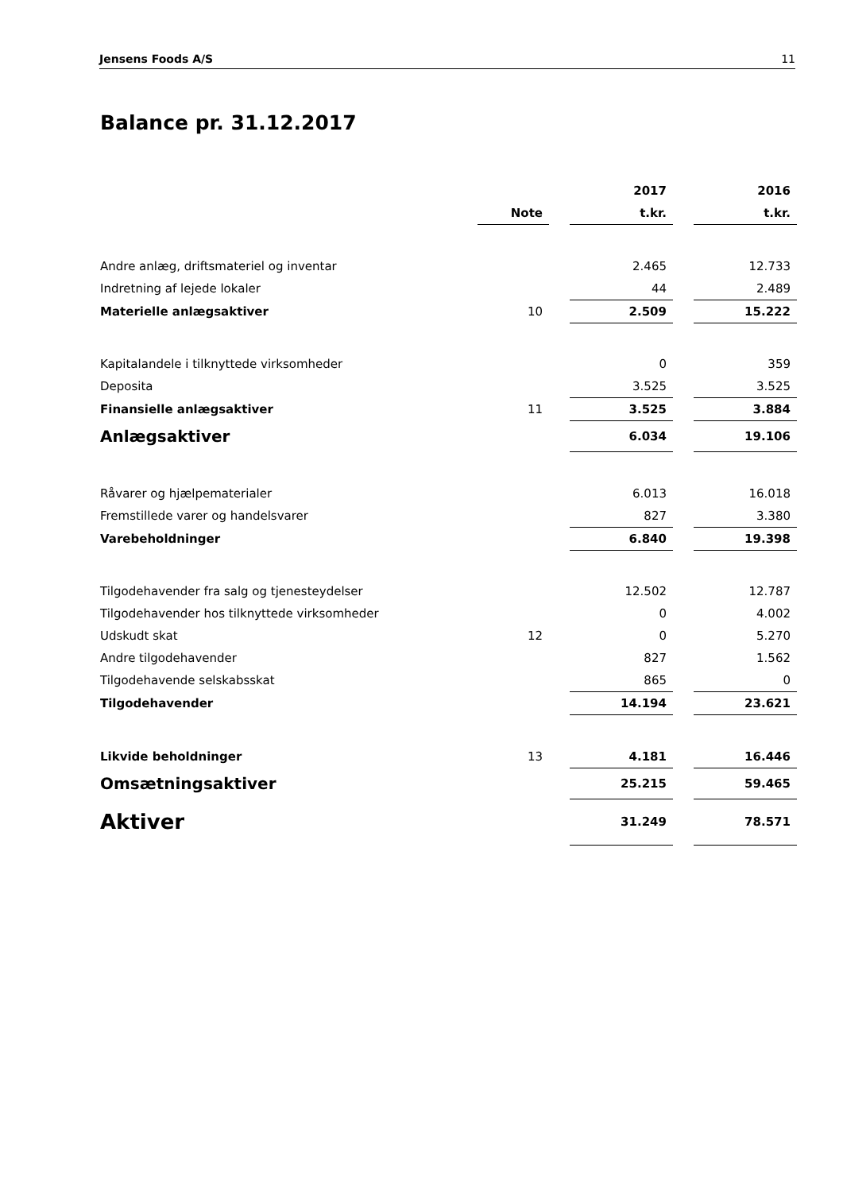Jensens Foods A/S 11
Balance pr. 31.12.2017
| | | | 2017 | | 2016 |
| | Note | | t.kr. | | t.kr. |
| Andre anlæg, driftsmateriel og inventar | | | 2.465 | | 12.733 |
| Indretning af lejede lokaler | | | 44 | | 2.489 |
| Materielle anlægsaktiver | 10 | | 2.509 | | 15.222 |
| Kapitalandele i tilknyttede virksomheder | | | 0 | | 359 |
| Deposita | | | 3.525 | | 3.525 |
| Finansielle anlægsaktiver | 11 | | 3.525 | | 3.884 |
| Anlægsaktiver | | | 6.034 | | 19.106 |
| Råvarer og hjælpematerialer | | | 6.013 | | 16.018 |
| Fremstillede varer og handelsvarer | | | 827 | | 3.380 |
| Varebeholdninger | | | 6.840 | | 19.398 |
| Tilgodehavender fra salg og tjenesteydelser | | | 12.502 | | 12.787 |
| Tilgodehavender hos tilknyttede virksomheder | | | 0 | | 4.002 |
| Udskudt skat | 12 | | 0 | | 5.270 |
| Andre tilgodehavender | | | 827 | | 1.562 |
| Tilgodehavende selskabsskat | | | 865 | | 0 |
| Tilgodehavender | | | 14.194 | | 23.621 |
| Likvide beholdninger | 13 | | 4.181 | | 16.446 |
| Omsætningsaktiver | | | 25.215 | | 59.465 |
| Aktiver | | | 31.249 | | 78.571 |